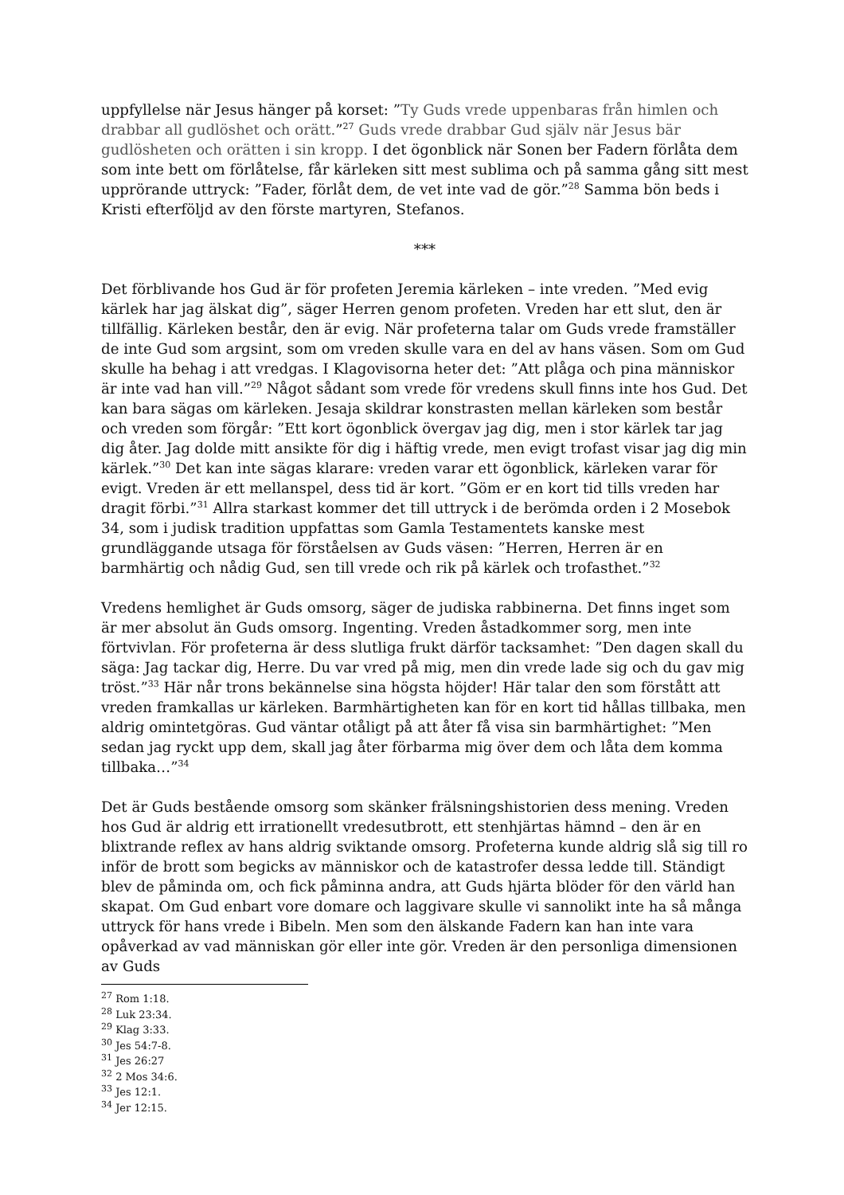uppfyllelse när Jesus hänger på korset: ”Ty Guds vrede uppenbaras från himlen och drabbar all gudlöshet och orätt.”<sup>27</sup> Guds vrede drabbar Gud själv när Jesus bär gudlösheten och orätten i sin kropp. I det ögonblick när Sonen ber Fadern förlåta dem som inte bett om förlåtelse, får kärleken sitt mest sublima och på samma gång sitt mest upprörande uttryck: ”Fader, förlåt dem, de vet inte vad de gör.”<sup>28</sup> Samma bön beds i Kristi efterföljd av den förste martyren, Stefanos.
***
Det förblivande hos Gud är för profeten Jeremia kärleken – inte vreden. ”Med evig kärlek har jag älskat dig”, säger Herren genom profeten. Vreden har ett slut, den är tillfällig. Kärleken består, den är evig. När profeterna talar om Guds vrede framställer de inte Gud som argsint, som om vreden skulle vara en del av hans väsen. Som om Gud skulle ha behag i att vredgas. I Klagovisorna heter det: ”Att plåga och pina människor är inte vad han vill.”<sup>29</sup> Något sådant som vrede för vredens skull finns inte hos Gud. Det kan bara sägas om kärleken. Jesaja skildrar konstrasten mellan kärleken som består och vreden som förgår: ”Ett kort ögonblick övergav jag dig, men i stor kärlek tar jag dig åter. Jag dolde mitt ansikte för dig i häftig vrede, men evigt trofast visar jag dig min kärlek.”<sup>30</sup> Det kan inte sägas klarare: vreden varar ett ögonblick, kärleken varar för evigt. Vreden är ett mellanspel, dess tid är kort. ”Göm er en kort tid tills vreden har dragit förbi.”<sup>31</sup> Allra starkast kommer det till uttryck i de berömda orden i 2 Mosebok 34, som i judisk tradition uppfattas som Gamla Testamentets kanske mest grundläggande utsaga för förståelsen av Guds väsen: ”Herren, Herren är en barmhärtig och nådig Gud, sen till vrede och rik på kärlek och trofasthet.”<sup>32</sup>
Vredens hemlighet är Guds omsorg, säger de judiska rabbinerna. Det finns inget som är mer absolut än Guds omsorg. Ingenting. Vreden åstadkommer sorg, men inte förtvivlan. För profeterna är dess slutliga frukt därför tacksamhet: ”Den dagen skall du säga: Jag tackar dig, Herre. Du var vred på mig, men din vrede lade sig och du gav mig tröst.”<sup>33</sup> Här når trons bekännelse sina högsta höjder! Här talar den som förstått att vreden framkallas ur kärleken. Barmhärtigheten kan för en kort tid hållas tillbaka, men aldrig omintetgöras. Gud väntar otåligt på att åter få visa sin barmhärtighet: ”Men sedan jag ryckt upp dem, skall jag åter förbarma mig över dem och låta dem komma tillbaka…”<sup>34</sup>
Det är Guds bestående omsorg som skänker frälsningshistorien dess mening. Vreden hos Gud är aldrig ett irrationellt vredesutbrott, ett stenhjärtas hämnd – den är en blixtrande reflex av hans aldrig sviktande omsorg. Profeterna kunde aldrig slå sig till ro inför de brott som begicks av människor och de katastrofer dessa ledde till. Ständigt blev de påminda om, och fick påminna andra, att Guds hjärta blöder för den värld han skapat. Om Gud enbart vore domare och laggivare skulle vi sannolikt inte ha så många uttryck för hans vrede i Bibeln. Men som den älskande Fadern kan han inte vara opåverkad av vad människan gör eller inte gör. Vreden är den personliga dimensionen av Guds
<sup>27</sup> Rom 1:18.
<sup>28</sup> Luk 23:34.
<sup>29</sup> Klag 3:33.
<sup>30</sup> Jes 54:7-8.
<sup>31</sup> Jes 26:27
<sup>32</sup> 2 Mos 34:6.
<sup>33</sup> Jes 12:1.
<sup>34</sup> Jer 12:15.